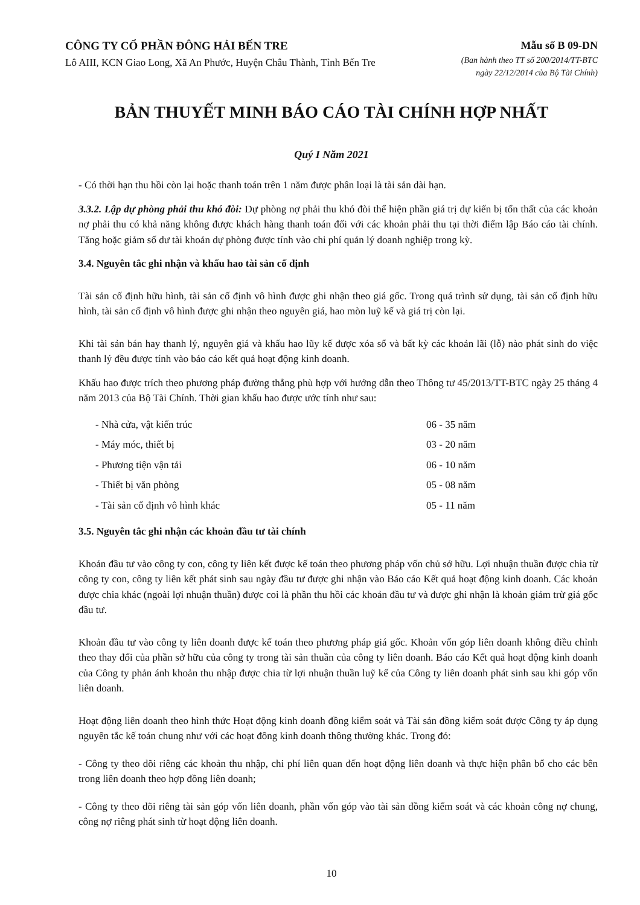CÔNG TY CỔ PHẦN ĐÔNG HẢI BẾN TRE
Lô AIII, KCN Giao Long, Xã An Phước, Huyện Châu Thành, Tỉnh Bến Tre
Mẫu số B 09-DN
(Ban hành theo TT số 200/2014/TT-BTC
ngày 22/12/2014 của Bộ Tài Chính)
BẢN THUYẾT MINH BÁO CÁO TÀI CHÍNH HỢP NHẤT
Quý I Năm 2021
- Có thời hạn thu hồi còn lại hoặc thanh toán trên 1 năm được phân loại là tài sản dài hạn.
3.3.2. Lập dự phòng phải thu khó đòi: Dự phòng nợ phải thu khó đòi thể hiện phần giá trị dự kiến bị tổn thất của các khoản nợ phải thu có khả năng không được khách hàng thanh toán đối với các khoản phải thu tại thời điểm lập Báo cáo tài chính. Tăng hoặc giảm số dư tài khoản dự phòng được tính vào chi phí quản lý doanh nghiệp trong kỳ.
3.4. Nguyên tắc ghi nhận và khấu hao tài sản cố định
Tài sản cố định hữu hình, tài sản cố định vô hình được ghi nhận theo giá gốc. Trong quá trình sử dụng, tài sản cố định hữu hình, tài sản cố định vô hình được ghi nhận theo nguyên giá, hao mòn luỹ kế và giá trị còn lại.
Khi tài sản bán hay thanh lý, nguyên giá và khấu hao lũy kế được xóa sổ và bất kỳ các khoản lãi (lỗ) nào phát sinh do việc thanh lý đều được tính vào báo cáo kết quả hoạt động kinh doanh.
Khấu hao được trích theo phương pháp đường thẳng phù hợp với hướng dẫn theo Thông tư 45/2013/TT-BTC ngày 25 tháng 4 năm 2013 của Bộ Tài Chính. Thời gian khấu hao được ước tính như sau:
| - Nhà cửa, vật kiến trúc | 06 - 35 năm |
| - Máy móc, thiết bị | 03 - 20 năm |
| - Phương tiện vận tải | 06 - 10 năm |
| - Thiết bị văn phòng | 05 - 08 năm |
| - Tài sản cố định vô hình khác | 05 - 11 năm |
3.5. Nguyên tắc ghi nhận các khoản đầu tư tài chính
Khoản đầu tư vào công ty con, công ty liên kết được kế toán theo phương pháp vốn chủ sở hữu. Lợi nhuận thuần được chia từ công ty con, công ty liên kết phát sinh sau ngày đầu tư được ghi nhận vào Báo cáo Kết quả hoạt động kinh doanh. Các khoản được chia khác (ngoài lợi nhuận thuần) được coi là phần thu hồi các khoản đầu tư và được ghi nhận là khoản giảm trừ giá gốc đầu tư.
Khoản đầu tư vào công ty liên doanh được kế toán theo phương pháp giá gốc. Khoản vốn góp liên doanh không điều chỉnh theo thay đổi của phần sở hữu của công ty trong tài sản thuần của công ty liên doanh. Báo cáo Kết quả hoạt động kinh doanh của Công ty phản ánh khoản thu nhập được chia từ lợi nhuận thuần luỹ kế của Công ty liên doanh phát sinh sau khi góp vốn liên doanh.
Hoạt động liên doanh theo hình thức Hoạt động kinh doanh đồng kiểm soát và Tài sản đồng kiểm soát được Công ty áp dụng nguyên tắc kế toán chung như với các hoạt đông kinh doanh thông thường khác. Trong đó:
- Công ty theo dõi riêng các khoản thu nhập, chi phí liên quan đến hoạt động liên doanh và thực hiện phân bổ cho các bên trong liên doanh theo hợp đồng liên doanh;
- Công ty theo dõi riêng tài sản góp vốn liên doanh, phần vốn góp vào tài sản đồng kiểm soát và các khoản công nợ chung, công nợ riêng phát sinh từ hoạt động liên doanh.
10